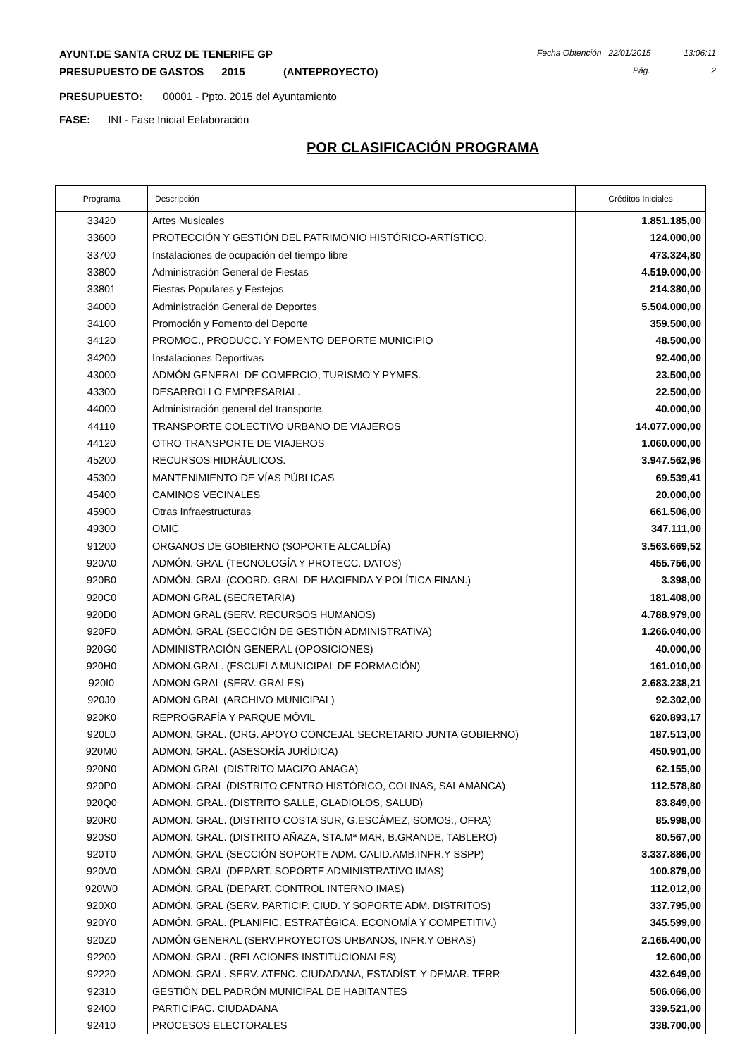AYUNT.DE SANTA CRUZ DE TENERIFE GP Fecha Obtención 22/01/2015 13:06:11
PRESUPUESTO DE GASTOS 2015 (ANTEPROYECTO) Pág. 2
PRESUPUESTO: 00001 - Ppto. 2015 del Ayuntamiento
FASE: INI - Fase Inicial Eelaboración
POR CLASIFICACIÓN PROGRAMA
| Programa | Descripción | Créditos Iniciales |
| --- | --- | --- |
| 33420 | Artes Musicales | 1.851.185,00 |
| 33600 | PROTECCIÓN Y GESTIÓN DEL PATRIMONIO HISTÓRICO-ARTÍSTICO. | 124.000,00 |
| 33700 | Instalaciones de ocupación del tiempo libre | 473.324,80 |
| 33800 | Administración General de Fiestas | 4.519.000,00 |
| 33801 | Fiestas Populares y Festejos | 214.380,00 |
| 34000 | Administración General de Deportes | 5.504.000,00 |
| 34100 | Promoción y Fomento del Deporte | 359.500,00 |
| 34120 | PROMOC., PRODUCC. Y FOMENTO DEPORTE MUNICIPIO | 48.500,00 |
| 34200 | Instalaciones Deportivas | 92.400,00 |
| 43000 | ADMÓN GENERAL DE COMERCIO, TURISMO Y PYMES. | 23.500,00 |
| 43300 | DESARROLLO EMPRESARIAL. | 22.500,00 |
| 44000 | Administración general del transporte. | 40.000,00 |
| 44110 | TRANSPORTE COLECTIVO URBANO DE VIAJEROS | 14.077.000,00 |
| 44120 | OTRO TRANSPORTE DE VIAJEROS | 1.060.000,00 |
| 45200 | RECURSOS HIDRÁULICOS. | 3.947.562,96 |
| 45300 | MANTENIMIENTO DE VÍAS PÚBLICAS | 69.539,41 |
| 45400 | CAMINOS VECINALES | 20.000,00 |
| 45900 | Otras Infraestructuras | 661.506,00 |
| 49300 | OMIC | 347.111,00 |
| 91200 | ORGANOS DE GOBIERNO (SOPORTE ALCALDÍA) | 3.563.669,52 |
| 920A0 | ADMÓN. GRAL (TECNOLOGÍA Y PROTECC. DATOS) | 455.756,00 |
| 920B0 | ADMÓN. GRAL (COORD. GRAL DE HACIENDA Y POLÍTICA FINAN.) | 3.398,00 |
| 920C0 | ADMON GRAL (SECRETARIA) | 181.408,00 |
| 920D0 | ADMON GRAL (SERV. RECURSOS HUMANOS) | 4.788.979,00 |
| 920F0 | ADMÓN. GRAL (SECCIÓN DE GESTIÓN ADMINISTRATIVA) | 1.266.040,00 |
| 920G0 | ADMINISTRACIÓN GENERAL (OPOSICIONES) | 40.000,00 |
| 920H0 | ADMON.GRAL. (ESCUELA MUNICIPAL DE FORMACIÓN) | 161.010,00 |
| 920I0 | ADMON GRAL (SERV. GRALES) | 2.683.238,21 |
| 920J0 | ADMON GRAL (ARCHIVO MUNICIPAL) | 92.302,00 |
| 920K0 | REPROGRAFÍA Y PARQUE MÓVIL | 620.893,17 |
| 920L0 | ADMON. GRAL. (ORG. APOYO CONCEJAL SECRETARIO JUNTA GOBIERNO) | 187.513,00 |
| 920M0 | ADMON. GRAL. (ASESORÍA JURÍDICA) | 450.901,00 |
| 920N0 | ADMON GRAL (DISTRITO MACIZO ANAGA) | 62.155,00 |
| 920P0 | ADMON. GRAL (DISTRITO CENTRO HISTÓRICO, COLINAS, SALAMANCA) | 112.578,80 |
| 920Q0 | ADMON. GRAL. (DISTRITO SALLE, GLADIOLOS, SALUD) | 83.849,00 |
| 920R0 | ADMON. GRAL. (DISTRITO COSTA SUR, G.ESCÁMEZ, SOMOS., OFRA) | 85.998,00 |
| 920S0 | ADMON. GRAL. (DISTRITO AÑAZA, STA.Mª MAR, B.GRANDE, TABLERO) | 80.567,00 |
| 920T0 | ADMÓN. GRAL (SECCIÓN SOPORTE ADM. CALID.AMB.INFR.Y SSPP) | 3.337.886,00 |
| 920V0 | ADMÓN. GRAL (DEPART. SOPORTE ADMINISTRATIVO IMAS) | 100.879,00 |
| 920W0 | ADMÓN. GRAL (DEPART. CONTROL INTERNO IMAS) | 112.012,00 |
| 920X0 | ADMÓN. GRAL (SERV. PARTICIP. CIUD. Y SOPORTE ADM. DISTRITOS) | 337.795,00 |
| 920Y0 | ADMÓN. GRAL. (PLANIFIC. ESTRATÉGICA. ECONOMÍA Y COMPETITIV.) | 345.599,00 |
| 920Z0 | ADMÓN GENERAL (SERV.PROYECTOS URBANOS, INFR.Y OBRAS) | 2.166.400,00 |
| 92200 | ADMON. GRAL. (RELACIONES INSTITUCIONALES) | 12.600,00 |
| 92220 | ADMON. GRAL. SERV. ATENC. CIUDADANA, ESTADÍST. Y DEMAR. TERR | 432.649,00 |
| 92310 | GESTIÓN DEL PADRÓN MUNICIPAL DE HABITANTES | 506.066,00 |
| 92400 | PARTICIPAC. CIUDADANA | 339.521,00 |
| 92410 | PROCESOS ELECTORALES | 338.700,00 |